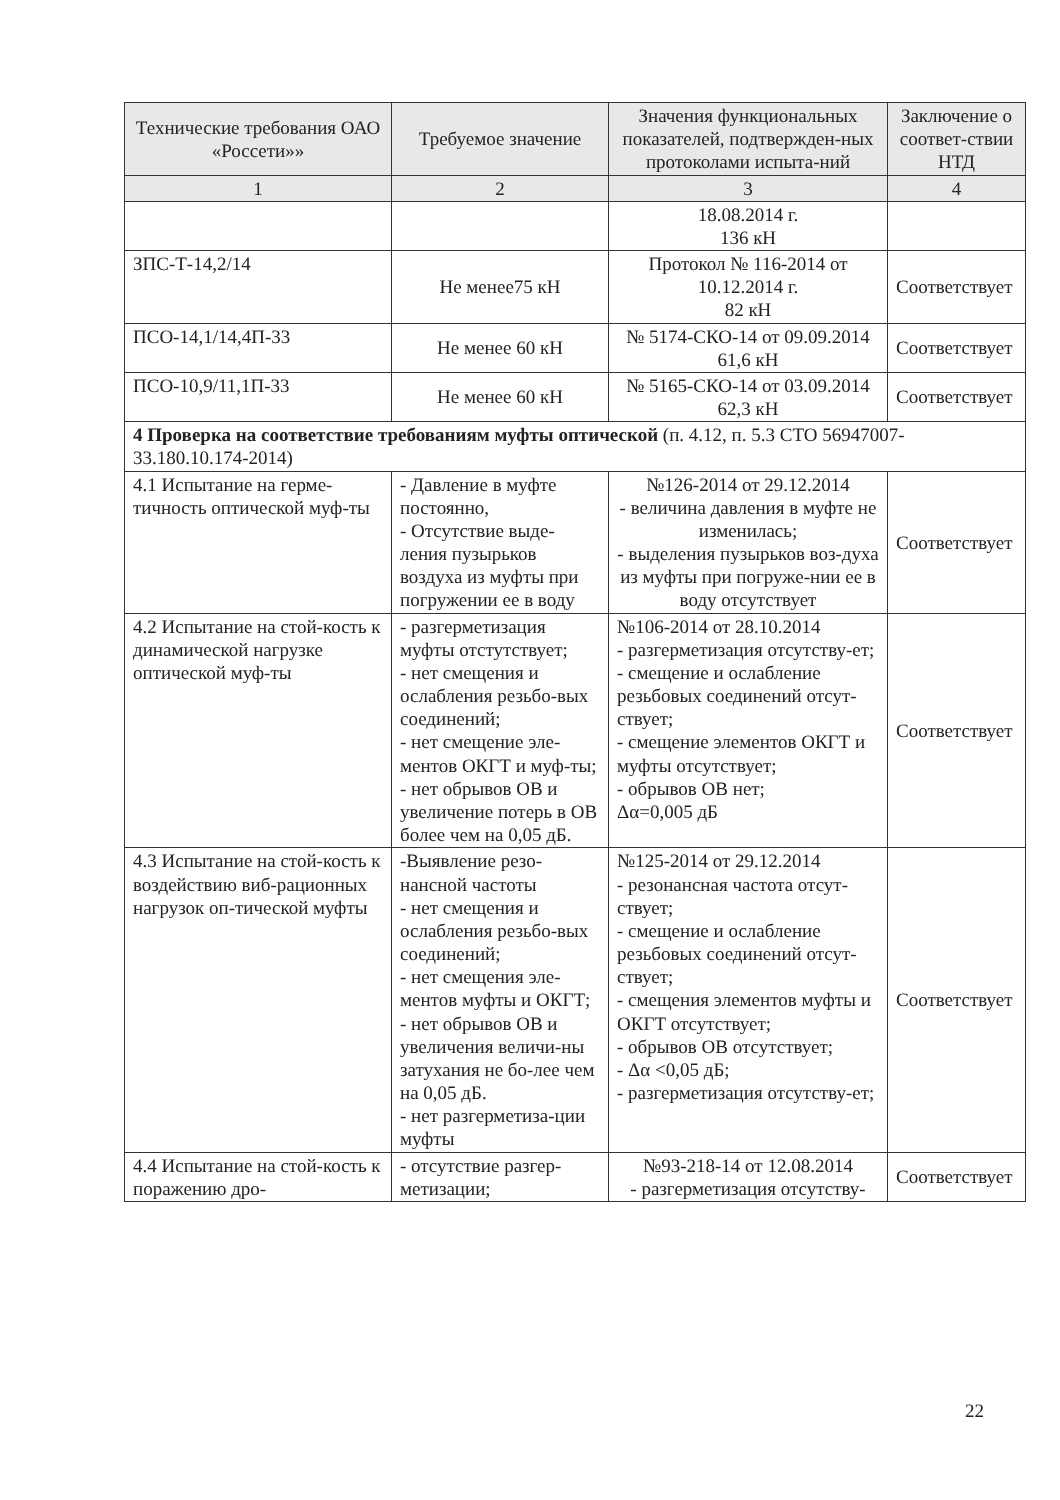| Технические требования ОАО «Россети»» | Требуемое значение | Значения функциональных показателей, подтвержден-ных протоколами испыта-ний | Заключение о соответ-ствии НТД |
| --- | --- | --- | --- |
| 1 | 2 | 3 | 4 |
| | | 18.08.2014 г. 136 кН | |
| ЗПС-Т-14,2/14 | Не менее75 кН | Протокол № 116-2014 от 10.12.2014 г. 82 кН | Соответствует |
| ПСО-14,1/14,4П-33 | Не менее 60 кН | № 5174-СКО-14 от 09.09.2014 61,6 кН | Соответствует |
| ПСО-10,9/11,1П-33 | Не менее 60 кН | № 5165-СКО-14 от 03.09.2014 62,3 кН | Соответствует |
| 4 Проверка на соответствие требованиям муфты оптической (п. 4.12, п. 5.3 СТО 56947007-33.180.10.174-2014) | | | |
| 4.1 Испытание на герме-тичность оптической муф-ты | - Давление в муфте постоянно, - Отсутствие выде-ления пузырьков воздуха из муфты при погружении ее в воду | №126-2014 от 29.12.2014 - величина давления в муфте не изменилась; - выделения пузырьков воз-духа из муфты при погруже-нии ее в воду отсутствует | Соответствует |
| 4.2 Испытание на стой-кость к динамической нагрузке оптической муф-ты | - разгерметизация муфты отстутствует; - нет смещения и ослабления резьбо-вых соединений; - нет смещение эле-ментов ОКГТ и муф-ты; - нет обрывов ОВ и увеличение потерь в ОВ более чем на 0,05 дБ. | №106-2014 от 28.10.2014 - разгерметизация отсутству-ет; - смещение и ослабление резьбовых соединений отсут-ствует; - смещение элементов ОКГТ и муфты отсутствует; - обрывов ОВ нет; Δα=0,005 дБ | Соответствует |
| 4.3 Испытание на стой-кость к воздействию виб-рационных нагрузок оп-тической муфты | -Выявление резо-нансной частоты - нет смещения и ослабления резьбо-вых соединений; - нет смещения эле-ментов муфты и ОКГТ; - нет обрывов ОВ и увеличения величи-ны затухания не бо-лее чем на 0,05 дБ. - нет разгерметиза-ции муфты | №125-2014 от 29.12.2014 - резонансная частота отсут-ствует; - смещение и ослабление резьбовых соединений отсут-ствует; - смещения элементов муфты и ОКГТ отсутствует; - обрывов ОВ отсутствует; - Δα <0,05 дБ; - разгерметизация отсутству-ет; | Соответствует |
| 4.4 Испытание на стой-кость к поражению дро- | - отсутствие разгер-метизации; | №93-218-14 от 12.08.2014 - разгерметизация отсутству- | Соответствует |
22